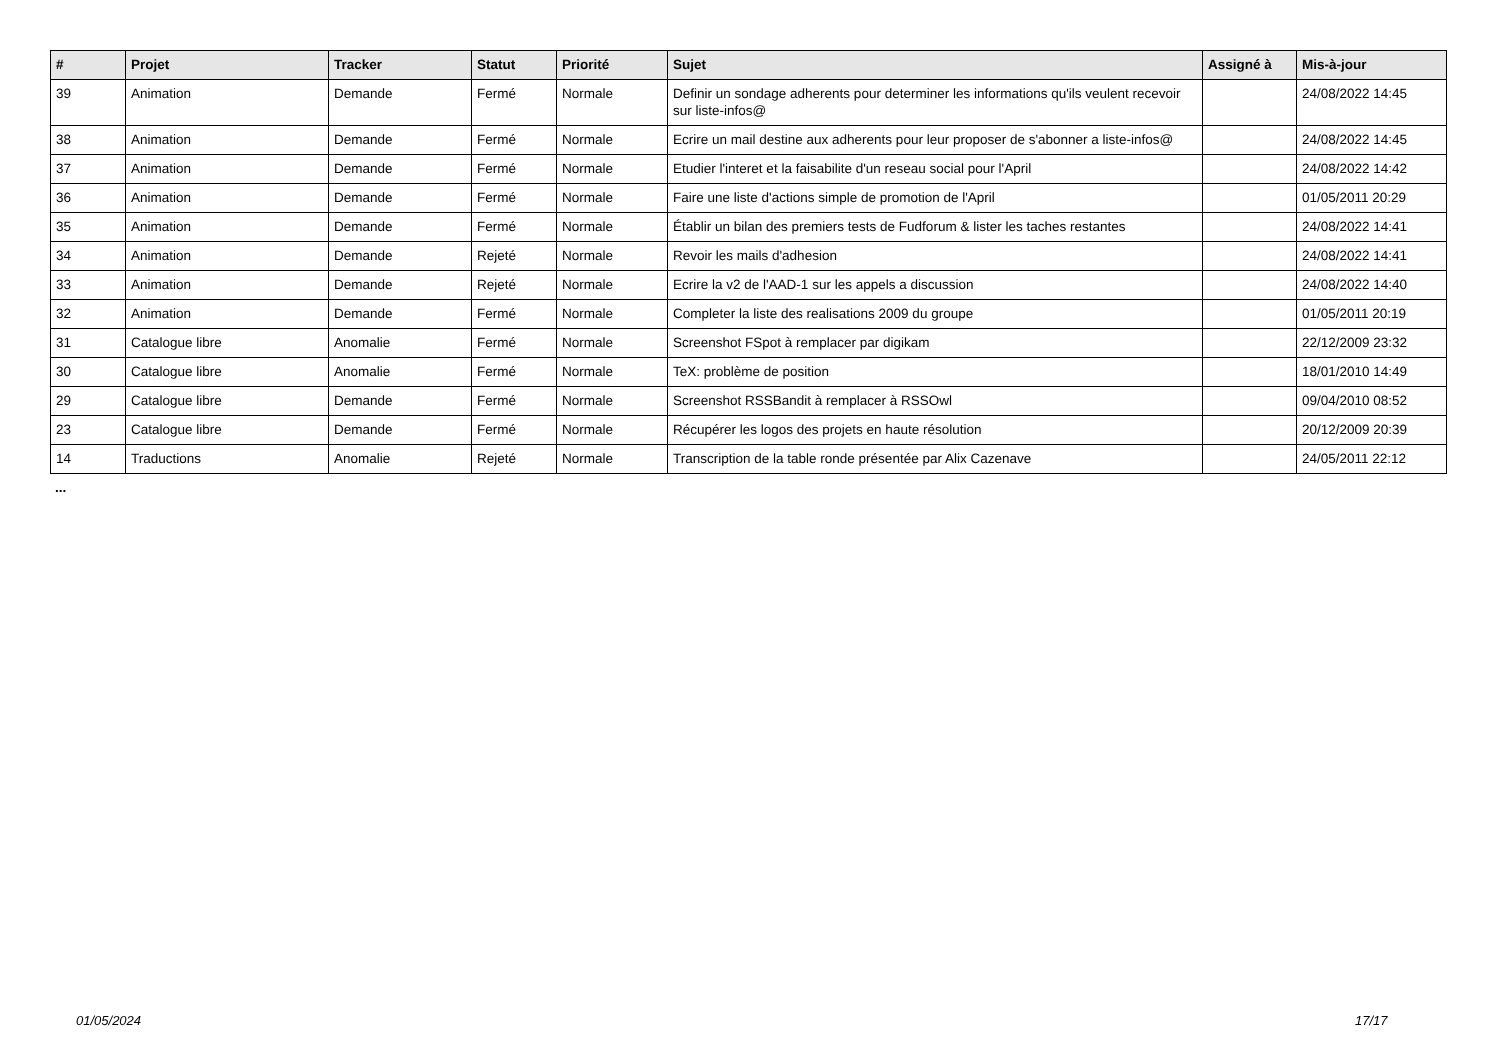| # | Projet | Tracker | Statut | Priorité | Sujet | Assigné à | Mis-à-jour |
| --- | --- | --- | --- | --- | --- | --- | --- |
| 39 | Animation | Demande | Fermé | Normale | Definir un sondage adherents pour determiner les informations qu'ils veulent recevoir sur liste-infos@ | | 24/08/2022 14:45 |
| 38 | Animation | Demande | Fermé | Normale | Ecrire un mail destine aux adherents pour leur proposer de s'abonner a liste-infos@ | | 24/08/2022 14:45 |
| 37 | Animation | Demande | Fermé | Normale | Etudier l'interet et la faisabilite d'un reseau social pour l'April | | 24/08/2022 14:42 |
| 36 | Animation | Demande | Fermé | Normale | Faire une liste d'actions simple de promotion de l'April | | 01/05/2011 20:29 |
| 35 | Animation | Demande | Fermé | Normale | Établir un bilan des premiers tests de Fudforum & lister les taches restantes | | 24/08/2022 14:41 |
| 34 | Animation | Demande | Rejeté | Normale | Revoir les mails d'adhesion | | 24/08/2022 14:41 |
| 33 | Animation | Demande | Rejeté | Normale | Ecrire la v2 de l'AAD-1 sur les appels a discussion | | 24/08/2022 14:40 |
| 32 | Animation | Demande | Fermé | Normale | Completer la liste des realisations 2009 du groupe | | 01/05/2011 20:19 |
| 31 | Catalogue libre | Anomalie | Fermé | Normale | Screenshot FSpot à remplacer par digikam | | 22/12/2009 23:32 |
| 30 | Catalogue libre | Anomalie | Fermé | Normale | TeX: problème de position | | 18/01/2010 14:49 |
| 29 | Catalogue libre | Demande | Fermé | Normale | Screenshot RSSBandit à remplacer à RSSOwl | | 09/04/2010 08:52 |
| 23 | Catalogue libre | Demande | Fermé | Normale | Récupérer les logos des projets en haute résolution | | 20/12/2009 20:39 |
| 14 | Traductions | Anomalie | Rejeté | Normale | Transcription de la table ronde présentée par Alix Cazenave | | 24/05/2011 22:12 |
...
01/05/2024 17/17